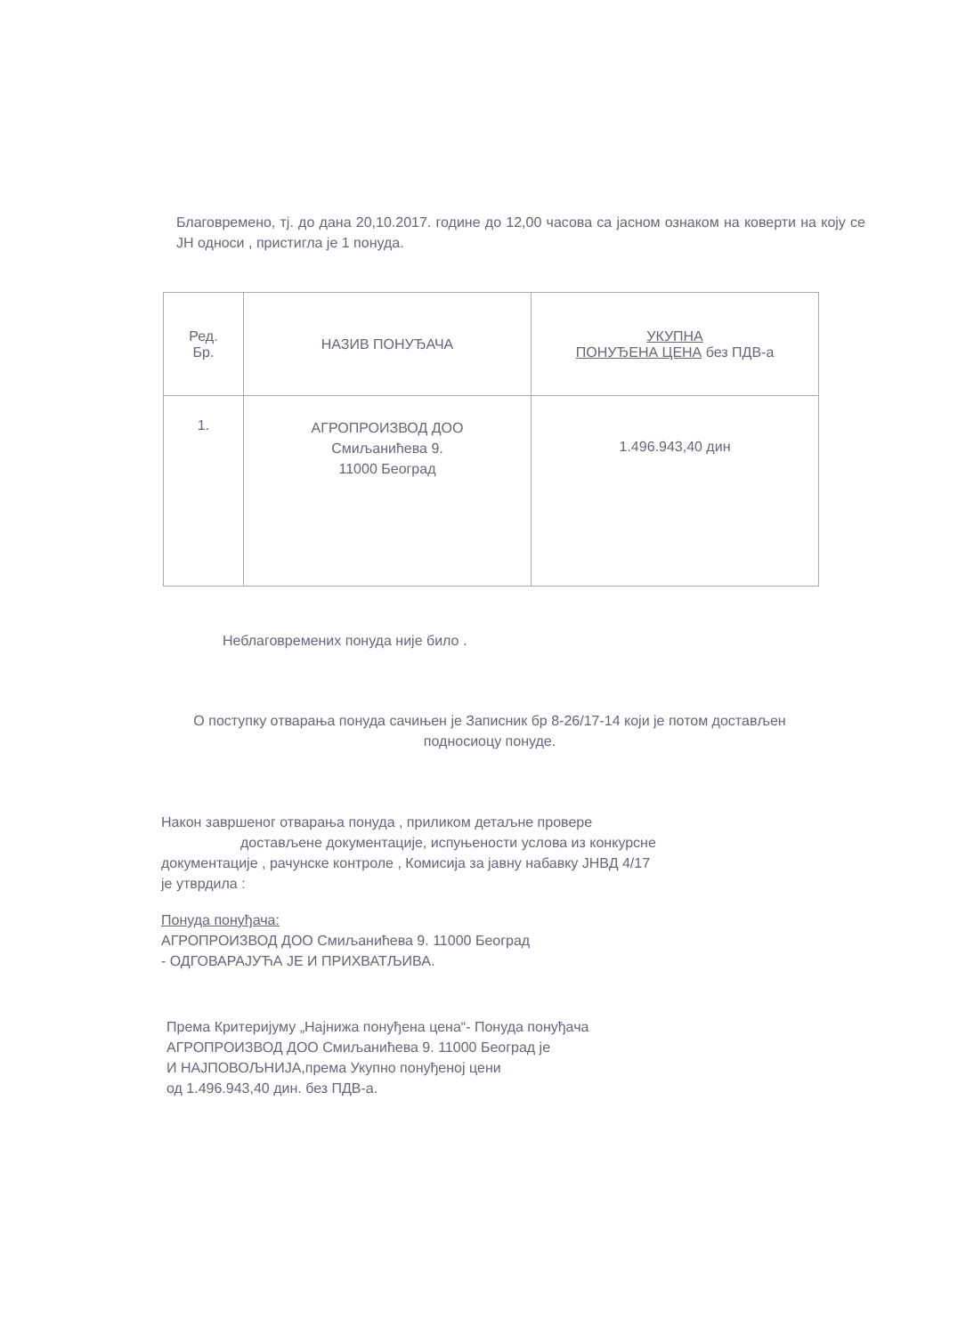Благовремено, тј. до дана 20,10.2017. године до 12,00 часова са јасном ознаком на коверти на коју се ЈН односи , пристигла је 1 понуда.
| Ред. Бр. | НАЗИВ ПОНУЂАЧА | УКУПНА ПОНУЂЕНА ЦЕНА без ПДВ-а |
| --- | --- | --- |
| 1. | АГРОПРОИЗВОД ДОО Смиљанићева 9. 11000 Београд | 1.496.943,40 дин |
Неблаговремених понуда није било .
О поступку отварања понуда сачињен је Записник бр 8-26/17-14 који је потом достављен подносиоцу понуде.
Након завршеног отварања понуда , приликом детаљне провере
достављене документације, испуњености услова из конкурсне
документације , рачунске контроле , Комисија за јавну набавку ЈНВД 4/17
је утврдила :
Понуда понуђача:
АГРОПРОИЗВОД ДОО Смиљанићева 9. 11000 Београд
- ОДГОВАРАЈУЋА ЈЕ И ПРИХВАТЉИВА.
Према Критеријуму „Најнижа понуђена цена“- Понуда понуђача
АГРОПРОИЗВОД ДОО Смиљанићева 9. 11000 Београд је
И НАЈПОВОЉНИЈА,према Укупно понуђеној цени
од 1.496.943,40 дин. без ПДВ-а.